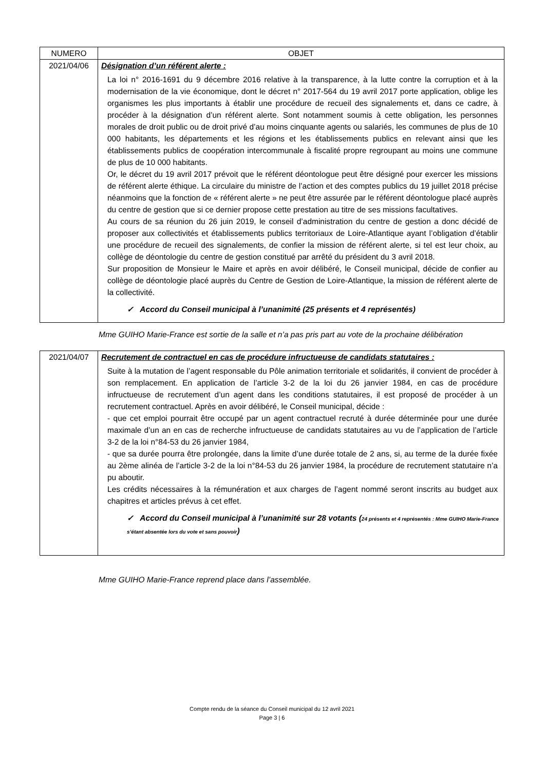| NUMERO | OBJET |
| --- | --- |
| 2021/04/06 | Désignation d’un référent alerte : La loi n° 2016-1691 du 9 décembre 2016 relative à la transparence, à la lutte contre la corruption et à la modernisation de la vie économique, dont le décret n° 2017-564 du 19 avril 2017 porte application, oblige les organismes les plus importants à établir une procédure de recueil des signalements et, dans ce cadre, à procéder à la désignation d’un référent alerte. Sont notamment soumis à cette obligation, les personnes morales de droit public ou de droit privé d’au moins cinquante agents ou salariés, les communes de plus de 10 000 habitants, les départements et les régions et les établissements publics en relevant ainsi que les établissements publics de coopération intercommunale à fiscalité propre regroupant au moins une commune de plus de 10 000 habitants. Or, le décret du 19 avril 2017 prévoit que le référent déontologue peut être désigné pour exercer les missions de référent alerte éthique. La circulaire du ministre de l’action et des comptes publics du 19 juillet 2018 précise néanmoins que la fonction de « référent alerte » ne peut être assurée par le référent déontologue placé auprès du centre de gestion que si ce dernier propose cette prestation au titre de ses missions facultatives. Au cours de sa réunion du 26 juin 2019, le conseil d’administration du centre de gestion a donc décidé de proposer aux collectivités et établissements publics territoriaux de Loire-Atlantique ayant l’obligation d’établir une procédure de recueil des signalements, de confier la mission de référent alerte, si tel est leur choix, au collège de déontologie du centre de gestion constitué par arrêté du président du 3 avril 2018. Sur proposition de Monsieur le Maire et après en avoir délibéré, le Conseil municipal, décide de confier au collège de déontologie placé auprès du Centre de Gestion de Loire-Atlantique, la mission de référent alerte de la collectivité. ✓ Accord du Conseil municipal à l’unanimité (25 présents et 4 représentés) |
Mme GUIHO Marie-France est sortie de la salle et n’a pas pris part au vote de la prochaine délibération
| 2021/04/07 | Recrutement de contractuel en cas de procédure infructueuse de candidats statutaires : Suite à la mutation de l’agent responsable du Pôle animation territoriale et solidarités, il convient de procéder à son remplacement. En application de l’article 3-2 de la loi du 26 janvier 1984, en cas de procédure infructueuse de recrutement d’un agent dans les conditions statutaires, il est proposé de procéder à un recrutement contractuel. Après en avoir délibéré, le Conseil municipal, décide : - que cet emploi pourrait être occupé par un agent contractuel recruté à durée déterminée pour une durée maximale d’un an en cas de recherche infructueuse de candidats statutaires au vu de l’application de l’article 3-2 de la loi n°84-53 du 26 janvier 1984, - que sa durée pourra être prolongée, dans la limite d’une durée totale de 2 ans, si, au terme de la durée fixée au 2ème alinéa de l’article 3-2 de la loi n°84-53 du 26 janvier 1984, la procédure de recrutement statutaire n’a pu aboutir. Les crédits nécessaires à la rémunération et aux charges de l’agent nommé seront inscrits au budget aux chapitres et articles prévus à cet effet. ✓ Accord du Conseil municipal à l’unanimité sur 28 votants ( 24 présents et 4 représentés : Mme GUIHO Marie-France s’étant absentée lors du vote et sans pouvoir ) |
Mme GUIHO Marie-France reprend place dans l’assemblée.
Compte rendu de la séance du Conseil municipal du 12 avril 2021
Page 3 | 6